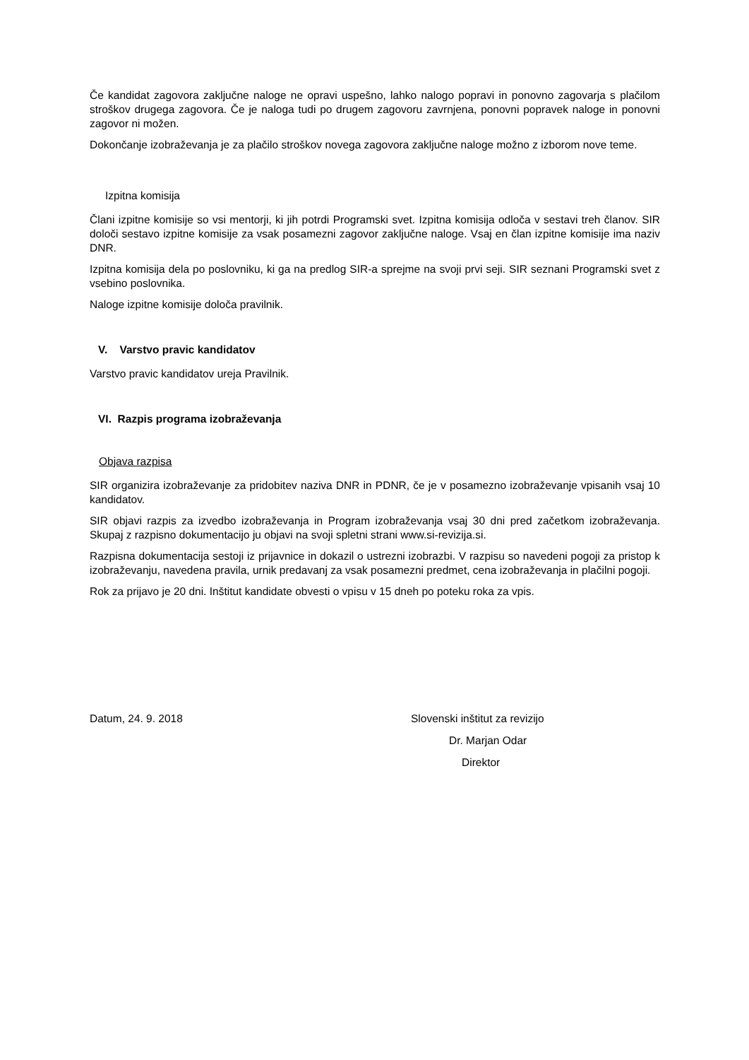Če kandidat zagovora zaključne naloge ne opravi uspešno, lahko nalogo popravi in ponovno zagovarja s plačilom stroškov drugega zagovora. Če je naloga tudi po drugem zagovoru zavrnjena, ponovni popravek naloge in ponovni zagovor ni možen.
Dokončanje izobraževanja je za plačilo stroškov novega zagovora zaključne naloge možno z izborom nove teme.
Izpitna komisija
Člani izpitne komisije so vsi mentorji, ki jih potrdi Programski svet. Izpitna komisija odloča v sestavi treh članov. SIR določi sestavo izpitne komisije za vsak posamezni zagovor zaključne naloge. Vsaj en član izpitne komisije ima naziv DNR.
Izpitna komisija dela po poslovniku, ki ga na predlog SIR-a sprejme na svoji prvi seji. SIR seznani Programski svet z vsebino poslovnika.
Naloge izpitne komisije določa pravilnik.
V. Varstvo pravic kandidatov
Varstvo pravic kandidatov ureja Pravilnik.
VI. Razpis programa izobraževanja
Objava razpisa
SIR organizira izobraževanje za pridobitev naziva DNR in PDNR, če je v posamezno izobraževanje vpisanih vsaj 10 kandidatov.
SIR objavi razpis za izvedbo izobraževanja in Program izobraževanja vsaj 30 dni pred začetkom izobraževanja. Skupaj z razpisno dokumentacijo ju objavi na svoji spletni strani www.si-revizija.si.
Razpisna dokumentacija sestoji iz prijavnice in dokazil o ustrezni izobrazbi. V razpisu so navedeni pogoji za pristop k izobraževanju, navedena pravila, urnik predavanj za vsak posamezni predmet, cena izobraževanja in plačilni pogoji.
Rok za prijavo je 20 dni. Inštitut kandidate obvesti o vpisu v 15 dneh po poteku roka za vpis.
Datum, 24. 9. 2018 Slovenski inštitut za revizijo
Dr. Marjan Odar
Direktor